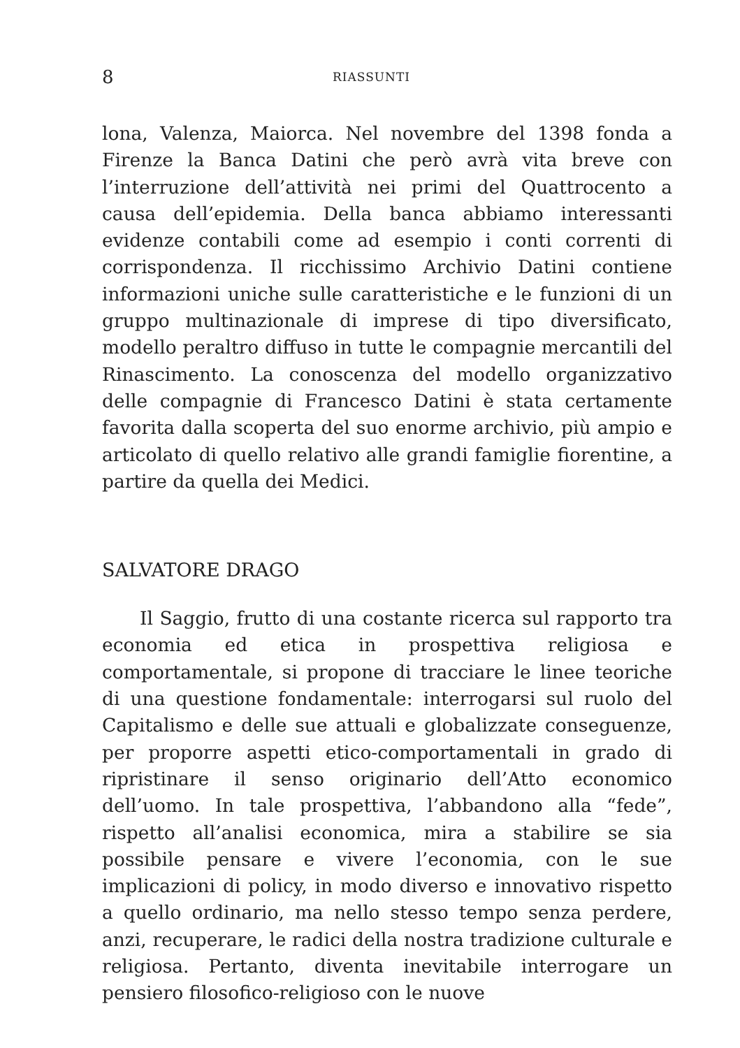8 RIASSUNTI
lona, Valenza, Maiorca. Nel novembre del 1398 fonda a Firenze la Banca Datini che però avrà vita breve con l’interruzione dell’attività nei primi del Quattrocento a causa dell’epidemia. Della banca abbiamo interessanti evidenze contabili come ad esempio i conti correnti di corrispondenza. Il ricchissimo Archivio Datini contiene informazioni uniche sulle caratteristiche e le funzioni di un gruppo multinazionale di imprese di tipo diversificato, modello peraltro diffuso in tutte le compagnie mercantili del Rinascimento. La conoscenza del modello organizzativo delle compagnie di Francesco Datini è stata certamente favorita dalla scoperta del suo enorme archivio, più ampio e articolato di quello relativo alle grandi famiglie fiorentine, a partire da quella dei Medici.
SALVATORE DRAGO
Il Saggio, frutto di una costante ricerca sul rapporto tra economia ed etica in prospettiva religiosa e comportamentale, si propone di tracciare le linee teoriche di una questione fondamentale: interrogarsi sul ruolo del Capitalismo e delle sue attuali e globalizzate conseguenze, per proporre aspetti etico-comportamentali in grado di ripristinare il senso originario dell’Atto economico dell’uomo. In tale prospettiva, l’abbandono alla “fede”, rispetto all’analisi economica, mira a stabilire se sia possibile pensare e vivere l’economia, con le sue implicazioni di policy, in modo diverso e innovativo rispetto a quello ordinario, ma nello stesso tempo senza perdere, anzi, recuperare, le radici della nostra tradizione culturale e religiosa. Pertanto, diventa inevitabile interrogare un pensiero filosofico-religioso con le nuove